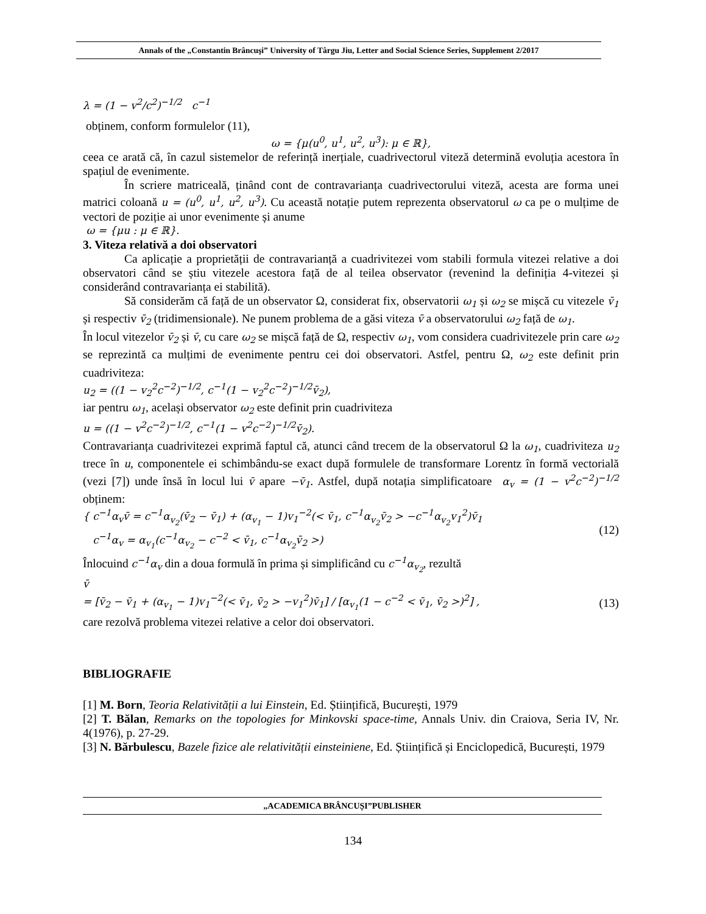Annals of the „Constantin Brâncuşi” University of Târgu Jiu, Letter and Social Science Series, Supplement 2/2017
λ = (1 − v<sup>2</sup>/c<sup>2</sup>)<sup>−1/2</sup> c<sup>−1</sup>
obținem, conform formulelor (11),
ω = {μ(u<sup>0</sup>, u<sup>1</sup>, u<sup>2</sup>, u<sup>3</sup>): μ ∈ ℝ},
ceea ce arată că, în cazul sistemelor de referință inerțiale, cuadrivectorul viteză determină evoluția acestora în spațiul de evenimente.
În scriere matriceală, ținând cont de contravarianța cuadrivectorului viteză, acesta are forma unei matrici coloană u = (u<sup>0</sup>, u<sup>1</sup>, u<sup>2</sup>, u<sup>3</sup>). Cu această notație putem reprezenta observatorul ω ca pe o mulțime de vectori de poziție ai unor evenimente și anume
ω = {μu : μ ∈ ℝ}.
3. Viteza relativă a doi observatori
Ca aplicație a proprietății de contravarianță a cuadrivitezei vom stabili formula vitezei relative a doi observatori când se știu vitezele acestora față de al teilea observator (revenind la definiția 4-vitezei și considerând contravarianța ei stabilită).
Să considerăm că față de un observator Ω, considerat fix, observatorii ω<sub>1</sub> și ω<sub>2</sub> se mișcă cu vitezele v̄<sub>1</sub> și respectiv v̄<sub>2</sub> (tridimensionale). Ne punem problema de a găsi viteza v̄ a observatorului ω<sub>2</sub> față de ω<sub>1</sub>.
În locul vitezelor v̄<sub>2</sub> și v̄, cu care ω<sub>2</sub> se mișcă față de Ω, respectiv ω<sub>1</sub>, vom considera cuadrivitezele prin care ω<sub>2</sub> se reprezintă ca mulțimi de evenimente pentru cei doi observatori. Astfel, pentru Ω, ω<sub>2</sub> este definit prin cuadriviteza:
u<sub>2</sub> = ((1 − v<sub>2</sub><sup>2</sup>c<sup>−2</sup>)<sup>−1/2</sup>, c<sup>−1</sup>(1 − v<sub>2</sub><sup>2</sup>c<sup>−2</sup>)<sup>−1/2</sup>v̄<sub>2</sub>),
iar pentru ω<sub>1</sub>, același observator ω<sub>2</sub> este definit prin cuadriviteza
u = ((1 − v<sup>2</sup>c<sup>−2</sup>)<sup>−1/2</sup>, c<sup>−1</sup>(1 − v<sup>2</sup>c<sup>−2</sup>)<sup>−1/2</sup>v̄<sub>2</sub>).
Contravarianța cuadrivitezei exprimă faptul că, atunci când trecem de la observatorul Ω la ω<sub>1</sub>, cuadriviteza u<sub>2</sub> trece în u, componentele ei schimbându-se exact după formulele de transformare Lorentz în formă vectorială (vezi [7]) unde însă în locul lui v̄ apare −v̄<sub>1</sub>. Astfel, după notația simplificatoare α<sub>v</sub> = (1 − v<sup>2</sup>c<sup>−2</sup>)<sup>−1/2</sup> obținem:
{ c<sup>−1</sup>α<sub>v</sub>v̄ = c<sup>−1</sup>α<sub>v<sub>2</sub></sub>(v̄<sub>2</sub> − v̄<sub>1</sub>) + (α<sub>v<sub>1</sub></sub> − 1)v<sub>1</sub><sup>−2</sup>(< v̄<sub>1</sub>, c<sup>−1</sup>α<sub>v<sub>2</sub></sub>v̄<sub>2</sub> > −c<sup>−1</sup>α<sub>v<sub>2</sub></sub>v<sub>1</sub><sup>2</sup>)v̄<sub>1</sub>
c<sup>−1</sup>α<sub>v</sub> = α<sub>v<sub>1</sub></sub>(c<sup>−1</sup>α<sub>v<sub>2</sub></sub> − c<sup>−2</sup> < v̄<sub>1</sub>, c<sup>−1</sup>α<sub>v<sub>2</sub></sub>v̄<sub>2</sub> >)
(12)
Înlocuind c<sup>−1</sup>α<sub>v</sub> din a doua formulă în prima și simplificând cu c<sup>−1</sup>α<sub>v<sub>2</sub></sub>, rezultă
v̄
= [v̄<sub>2</sub> − v̄<sub>1</sub> + (α<sub>v<sub>1</sub></sub> − 1)v<sub>1</sub><sup>−2</sup>(< v̄<sub>1</sub>, v̄<sub>2</sub> > −v<sub>1</sub><sup>2</sup>)v̄<sub>1</sub>] / [α<sub>v<sub>1</sub></sub>(1 − c<sup>−2</sup> < v̄<sub>1</sub>, v̄<sub>2</sub> >)<sup>2</sup>] ,
(13)
care rezolvă problema vitezei relative a celor doi observatori.
BIBLIOGRAFIE
[1] M. Born, Teoria Relativității a lui Einstein, Ed. Științifică, București, 1979
[2] T. Bălan, Remarks on the topologies for Minkovski space-time, Annals Univ. din Craiova, Seria IV, Nr. 4(1976), p. 27-29.
[3] N. Bărbulescu, Bazele fizice ale relativității einsteiniene, Ed. Științifică și Enciclopedică, București, 1979
„ACADEMICA BRÂNCUȘI”PUBLISHER
134